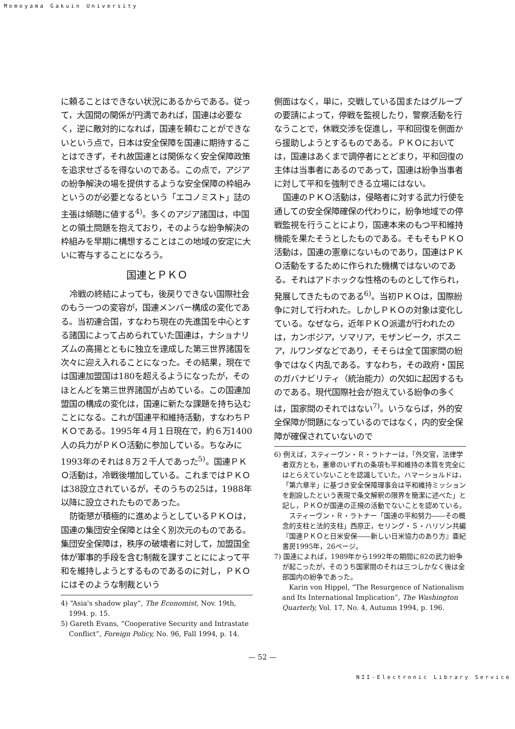Momoyama Gakuin University
に頼ることはできない状況にあるからである。従って，大国間の関係が円満であれば，国連は必要なく，逆に敵対的になれば，国連を頼むことができないという点で，日本は安全保障を国連に期待することはできず，それ故国連とは関係なく安全保障政策を追求せざるを得ないのである。この点で，アジアの紛争解決の場を提供するような安全保障の枠組みというのが必要となるという「エコノミスト」誌の主張は傾聴に値する<sup>4)</sup>。多くのアジア諸国は，中国との領土問題を抱えており，そのような紛争解決の枠組みを早期に構想することはこの地域の安定に大いに寄与することになろう。
国連とＰＫＯ
冷戦の終結によっても，後戻りできない国際社会のもう一つの変容が，国連メンバー構成の変化である。当初連合国，すなわち現在の先進国を中心とする諸国によって占められていた国連は，ナショナリズムの高揚とともに独立を達成した第三世界諸国を次々に迎え入れることになった。その結果，現在では国連加盟国は180を超えるようになったが，そのほとんどを第三世界諸国が占めている。この国連加盟国の構成の変化は，国連に新たな課題を持ち込むことになる。これが国連平和維持活動，すなわちＰＫＯである。1995年４月１日現在で，約６万1400人の兵力がＰＫＯ活動に参加している。ちなみに1993年のそれは８万２千人であった<sup>5)</sup>。国連ＰＫＯ活動は，冷戦後増加している。これまではＰＫＯは38設立されているが，そのうちの25は，1988年以降に設立されたものであった。
防衛懇が積極的に進めようとしているＰＫＯは，国連の集団安全保障とは全く別次元のものである。集団安全保障は，秩序の破壊者に対して，加盟国全体が軍事的手段を含む制裁を課すことにによって平和を維持しようとするものであるのに対し，ＰＫＯにはそのような制裁という
4) “Asia's shadow play”, The Economist, Nov. 19th, 1994. p. 15.
5) Gareth Evans, “Cooperative Security and Intrastate Conflict”, Foreign Policy, No. 96, Fall 1994, p. 14.
側面はなく，単に，交戦している国またはグループの要請によって，停戦を監視したり，警察活動を行なうことで，休戦交渉を促進し，平和回復を側面から援助しようとするものである。ＰＫＯにおいては，国連はあくまで調停者にとどまり，平和回復の主体は当事者にあるのであって，国連は紛争当事者に対して平和を強制できる立場にはない。
国連のＰＫＯ活動は，侵略者に対する武力行使を通しての安全保障確保の代わりに，紛争地域での停戦監視を行うことにより，国連本来のもつ平和維持機能を果たそうとしたものである。そもそもＰＫＯ活動は，国連の憲章にないものであり，国連はＰＫＯ活動をするために作られた機構ではないのである。それはアドホックな性格のものとして作られ，発展してきたものである<sup>6)</sup>。当初ＰＫＯは，国際紛争に対して行われた。しかしＰＫＯの対象は変化している。なぜなら，近年ＰＫＯ派遣が行われたのは，カンボジア，ソマリア，モザンビーク，ボスニア，ルワンダなどであり，そそらは全て国家間の紛争ではなく内乱である。すなわち，その政府・国民のガバナビリティ（統治能力）の欠如に起因するものである。現代国際社会が抱えている紛争の多くは，国家間のそれではない<sup>7)</sup>。いうならば，外的安全保障が問題になっているのではなく，内的安全保障が確保されていないので
6) 例えば，スティーヴン・Ｒ・ラトナーは，「外交官，法律学者双方とも，憲章のいずれの条項も平和維持の本質を完全にはとらえていないことを認識していた。ハマーショルドは，「第六章半」に基づき安全保障理事会は平和維持ミッションを創設したという表現で条文解釈の限界を簡潔に述べた」と記し，ＰＫＯが国連の正規の活動でないことを認めている。
スティーヴン・Ｒ・ラトナー「国連の平和努力――その概念的支柱と法的支柱」西原正，セリング・Ｓ・ハリソン共編『国連ＰＫＯと日米安保――新しい日米協力のあり方』亜紀書房1995年，26ページ。
7) 国連によれば，1989年から1992年の期間に82の武力紛争が起こったが，そのうち国家間のそれは三つしかなく後は全部国内の紛争であった。
Karin von Hippel, “The Resurgence of Nationalism and Its International Implication”, The Washington Quarterly, Vol. 17, No. 4, Autumn 1994, p. 196.
— 52 —
NII-Electronic Library Service